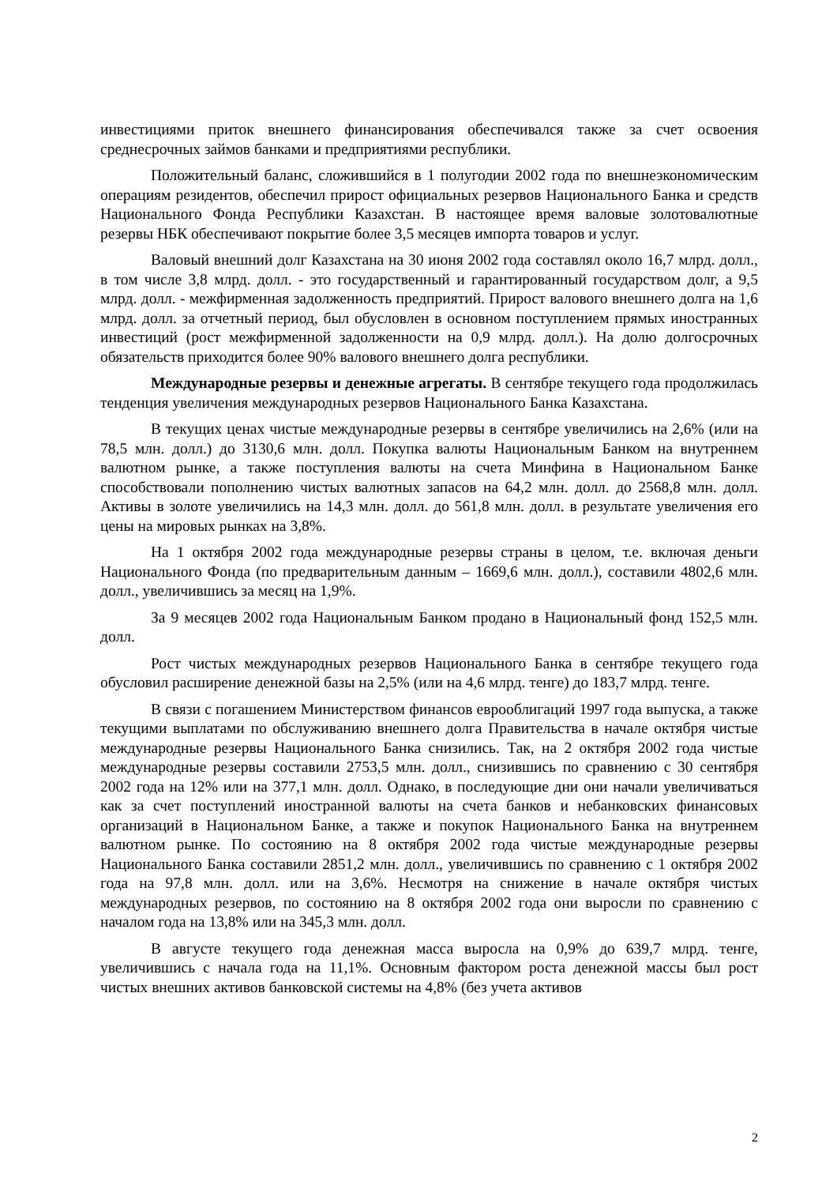инвестициями приток внешнего финансирования обеспечивался также за счет освоения среднесрочных займов банками и предприятиями республики.
Положительный баланс, сложившийся в 1 полугодии 2002 года по внешнеэкономическим операциям резидентов, обеспечил прирост официальных резервов Национального Банка и средств Национального Фонда Республики Казахстан. В настоящее время валовые золотовалютные резервы НБК обеспечивают покрытие более 3,5 месяцев импорта товаров и услуг.
Валовый внешний долг Казахстана на 30 июня 2002 года составлял около 16,7 млрд. долл., в том числе 3,8 млрд. долл. - это государственный и гарантированный государством долг, а 9,5 млрд. долл. - межфирменная задолженность предприятий. Прирост валового внешнего долга на 1,6 млрд. долл. за отчетный период, был обусловлен в основном поступлением прямых иностранных инвестиций (рост межфирменной задолженности на 0,9 млрд. долл.). На долю долгосрочных обязательств приходится более 90% валового внешнего долга республики.
Международные резервы и денежные агрегаты. В сентябре текущего года продолжилась тенденция увеличения международных резервов Национального Банка Казахстана.
В текущих ценах чистые международные резервы в сентябре увеличились на 2,6% (или на 78,5 млн. долл.) до 3130,6 млн. долл. Покупка валюты Национальным Банком на внутреннем валютном рынке, а также поступления валюты на счета Минфина в Национальном Банке способствовали пополнению чистых валютных запасов на 64,2 млн. долл. до 2568,8 млн. долл. Активы в золоте увеличились на 14,3 млн. долл. до 561,8 млн. долл. в результате увеличения его цены на мировых рынках на 3,8%.
На 1 октября 2002 года международные резервы страны в целом, т.е. включая деньги Национального Фонда (по предварительным данным – 1669,6 млн. долл.), составили 4802,6 млн. долл., увеличившись за месяц на 1,9%.
За 9 месяцев 2002 года Национальным Банком продано в Национальный фонд 152,5 млн. долл.
Рост чистых международных резервов Национального Банка в сентябре текущего года обусловил расширение денежной базы на 2,5% (или на 4,6 млрд. тенге) до 183,7 млрд. тенге.
В связи с погашением Министерством финансов еврооблигаций 1997 года выпуска, а также текущими выплатами по обслуживанию внешнего долга Правительства в начале октября чистые международные резервы Национального Банка снизились. Так, на 2 октября 2002 года чистые международные резервы составили 2753,5 млн. долл., снизившись по сравнению с 30 сентября 2002 года на 12% или на 377,1 млн. долл. Однако, в последующие дни они начали увеличиваться как за счет поступлений иностранной валюты на счета банков и небанковских финансовых организаций в Национальном Банке, а также и покупок Национального Банка на внутреннем валютном рынке. По состоянию на 8 октября 2002 года чистые международные резервы Национального Банка составили 2851,2 млн. долл., увеличившись по сравнению с 1 октября 2002 года на 97,8 млн. долл. или на 3,6%. Несмотря на снижение в начале октября чистых международных резервов, по состоянию на 8 октября 2002 года они выросли по сравнению с началом года на 13,8% или на 345,3 млн. долл.
В августе текущего года денежная масса выросла на 0,9% до 639,7 млрд. тенге, увеличившись с начала года на 11,1%. Основным фактором роста денежной массы был рост чистых внешних активов банковской системы на 4,8% (без учета активов
2